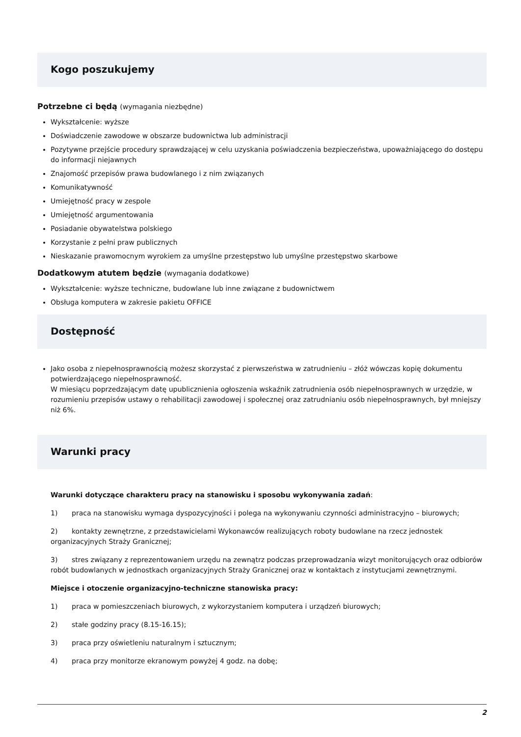Kogo poszukujemy
Potrzebne ci będą (wymagania niezbędne)
Wykształcenie: wyższe
Doświadczenie zawodowe w obszarze budownictwa lub administracji
Pozytywne przejście procedury sprawdzającej w celu uzyskania poświadczenia bezpieczeństwa, upoważniającego do dostępu do informacji niejawnych
Znajomość przepisów prawa budowlanego i z nim związanych
Komunikatywność
Umiejętność pracy w zespole
Umiejętność argumentowania
Posiadanie obywatelstwa polskiego
Korzystanie z pełni praw publicznych
Nieskazanie prawomocnym wyrokiem za umyślne przestępstwo lub umyślne przestępstwo skarbowe
Dodatkowym atutem będzie (wymagania dodatkowe)
Wykształcenie: wyższe techniczne, budowlane lub inne związane z budownictwem
Obsługa komputera w zakresie pakietu OFFICE
Dostępność
Jako osoba z niepełnosprawnością możesz skorzystać z pierwszeństwa w zatrudnieniu – złóż wówczas kopię dokumentu potwierdzającego niepełnosprawność.
W miesiącu poprzedzającym datę upublicznienia ogłoszenia wskaźnik zatrudnienia osób niepełnosprawnych w urzędzie, w rozumieniu przepisów ustawy o rehabilitacji zawodowej i społecznej oraz zatrudnianiu osób niepełnosprawnych, był mniejszy niż 6%.
Warunki pracy
Warunki dotyczące charakteru pracy na stanowisku i sposobu wykonywania zadań:
1) praca na stanowisku wymaga dyspozycyjności i polega na wykonywaniu czynności administracyjno – biurowych;
2) kontakty zewnętrzne, z przedstawicielami Wykonawców realizujących roboty budowlane na rzecz jednostek organizacyjnych Straży Granicznej;
3) stres związany z reprezentowaniem urzędu na zewnątrz podczas przeprowadzania wizyt monitorujących oraz odbiorów robót budowlanych w jednostkach organizacyjnych Straży Granicznej oraz w kontaktach z instytucjami zewnętrznymi.
Miejsce i otoczenie organizacyjno-techniczne stanowiska pracy:
1) praca w pomieszczeniach biurowych, z wykorzystaniem komputera i urządzeń biurowych;
2) stałe godziny pracy (8.15-16.15);
3) praca przy oświetleniu naturalnym i sztucznym;
4) praca przy monitorze ekranowym powyżej 4 godz. na dobę;
2